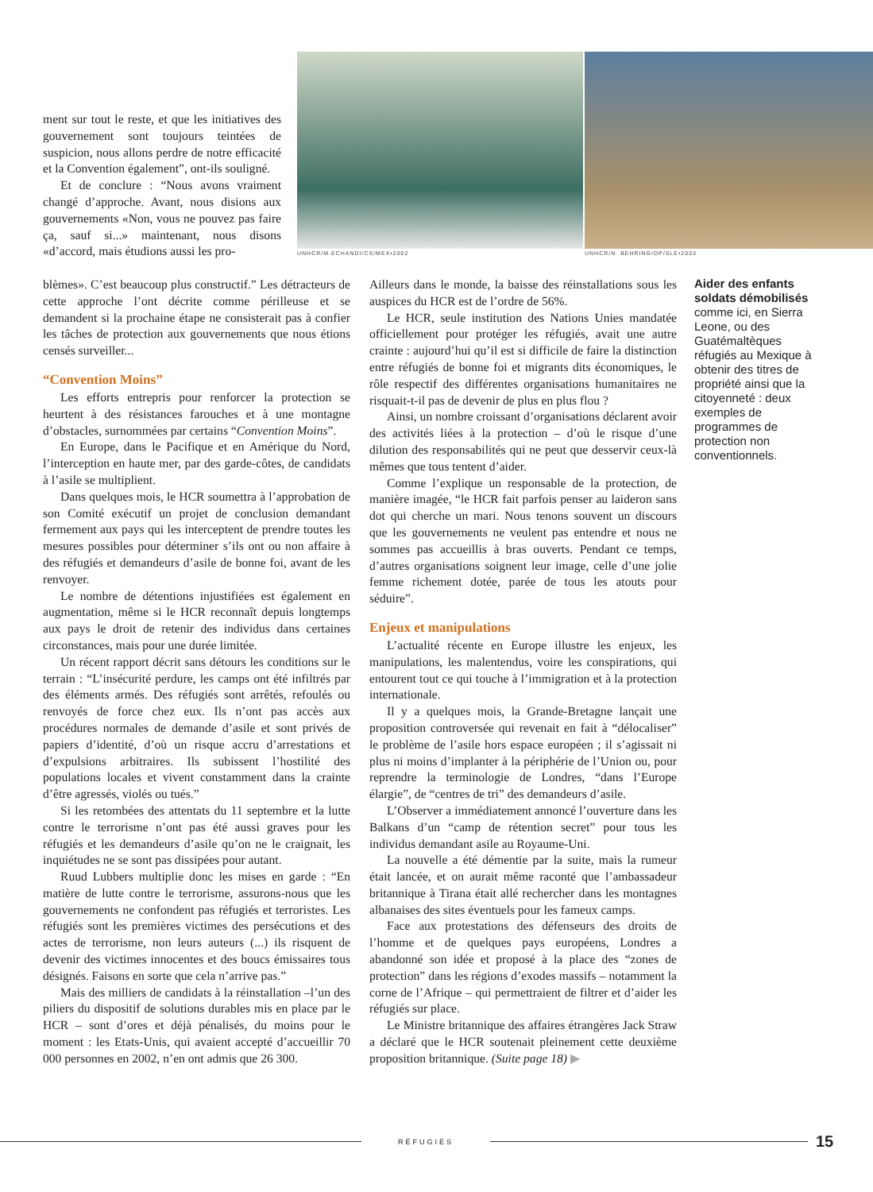ment sur tout le reste, et que les initiatives des gouvernement sont toujours teintées de suspicion, nous allons perdre de notre efficacité et la Convention également”, ont-ils souligné.
Et de conclure : “Nous avons vraiment changé d’approche. Avant, nous disions aux gouvernements «Non, vous ne pouvez pas faire ça, sauf si...» maintenant, nous disons «d’accord, mais étudions aussi les pro-
UNHCR/M.ECHANDI/CS/MEX•2002 UNHCR/N. BEHRING/DP/SLE•2003
blèmes». C’est beaucoup plus constructif.” Les détracteurs de cette approche l’ont décrite comme périlleuse et se demandent si la prochaine étape ne consisterait pas à confier les tâches de protection aux gouvernements que nous étions censés surveiller...
“Convention Moins”
Les efforts entrepris pour renforcer la protection se heurtent à des résistances farouches et à une montagne d’obstacles, surnommées par certains “Convention Moins”.
En Europe, dans le Pacifique et en Amérique du Nord, l’interception en haute mer, par des garde-côtes, de candidats à l’asile se multiplient.
Dans quelques mois, le HCR soumettra à l’approbation de son Comité exécutif un projet de conclusion demandant fermement aux pays qui les interceptent de prendre toutes les mesures possibles pour déterminer s’ils ont ou non affaire à des réfugiés et demandeurs d’asile de bonne foi, avant de les renvoyer.
Le nombre de détentions injustifiées est également en augmentation, même si le HCR reconnaît depuis longtemps aux pays le droit de retenir des individus dans certaines circonstances, mais pour une durée limitée.
Un récent rapport décrit sans détours les conditions sur le terrain : “L’insécurité perdure, les camps ont été infiltrés par des éléments armés. Des réfugiés sont arrêtés, refoulés ou renvoyés de force chez eux. Ils n’ont pas accès aux procédures normales de demande d’asile et sont privés de papiers d’identité, d’où un risque accru d’arrestations et d’expulsions arbitraires. Ils subissent l’hostilité des populations locales et vivent constamment dans la crainte d’être agressés, violés ou tués.”
Si les retombées des attentats du 11 septembre et la lutte contre le terrorisme n’ont pas été aussi graves pour les réfugiés et les demandeurs d’asile qu’on ne le craignait, les inquiétudes ne se sont pas dissipées pour autant.
Ruud Lubbers multiplie donc les mises en garde : “En matière de lutte contre le terrorisme, assurons-nous que les gouvernements ne confondent pas réfugiés et terroristes. Les réfugiés sont les premières victimes des persécutions et des actes de terrorisme, non leurs auteurs (...) ils risquent de devenir des victimes innocentes et des boucs émissaires tous désignés. Faisons en sorte que cela n’arrive pas.”
Mais des milliers de candidats à la réinstallation –l’un des piliers du dispositif de solutions durables mis en place par le HCR – sont d’ores et déjà pénalisés, du moins pour le moment : les Etats-Unis, qui avaient accepté d’accueillir 70 000 personnes en 2002, n’en ont admis que 26 300.
Ailleurs dans le monde, la baisse des réinstallations sous les auspices du HCR est de l’ordre de 56%.
Le HCR, seule institution des Nations Unies mandatée officiellement pour protéger les réfugiés, avait une autre crainte : aujourd’hui qu’il est si difficile de faire la distinction entre réfugiés de bonne foi et migrants dits économiques, le rôle respectif des différentes organisations humanitaires ne risquait-t-il pas de devenir de plus en plus flou ?
Ainsi, un nombre croissant d’organisations déclarent avoir des activités liées à la protection – d’où le risque d’une dilution des responsabilités qui ne peut que desservir ceux-là mêmes que tous tentent d’aider.
Comme l’explique un responsable de la protection, de manière imagée, “le HCR fait parfois penser au laideron sans dot qui cherche un mari. Nous tenons souvent un discours que les gouvernements ne veulent pas entendre et nous ne sommes pas accueillis à bras ouverts. Pendant ce temps, d’autres organisations soignent leur image, celle d’une jolie femme richement dotée, parée de tous les atouts pour séduire”.
Enjeux et manipulations
L’actualité récente en Europe illustre les enjeux, les manipulations, les malentendus, voire les conspirations, qui entourent tout ce qui touche à l’immigration et à la protection internationale.
Il y a quelques mois, la Grande-Bretagne lançait une proposition controversée qui revenait en fait à “délocaliser” le problème de l’asile hors espace européen ; il s’agissait ni plus ni moins d’implanter à la périphérie de l’Union ou, pour reprendre la terminologie de Londres, “dans l’Europe élargie”, de “centres de tri” des demandeurs d’asile.
L’Observer a immédiatement annoncé l’ouverture dans les Balkans d’un “camp de rétention secret” pour tous les individus demandant asile au Royaume-Uni.
La nouvelle a été démentie par la suite, mais la rumeur était lancée, et on aurait même raconté que l’ambassadeur britannique à Tirana était allé rechercher dans les montagnes albanaises des sites éventuels pour les fameux camps.
Face aux protestations des défenseurs des droits de l’homme et de quelques pays européens, Londres a abandonné son idée et proposé à la place des “zones de protection” dans les régions d’exodes massifs – notamment la corne de l’Afrique – qui permettraient de filtrer et d’aider les réfugiés sur place.
Le Ministre britannique des affaires étrangères Jack Straw a déclaré que le HCR soutenait pleinement cette deuxième proposition britannique. (Suite page 18) ▶
Aider des enfants soldats démobilisés comme ici, en Sierra Leone, ou des Guatémaltèques réfugiés au Mexique à obtenir des titres de propriété ainsi que la citoyenneté : deux exemples de programmes de protection non conventionnels.
RÉFUGIÉS
15